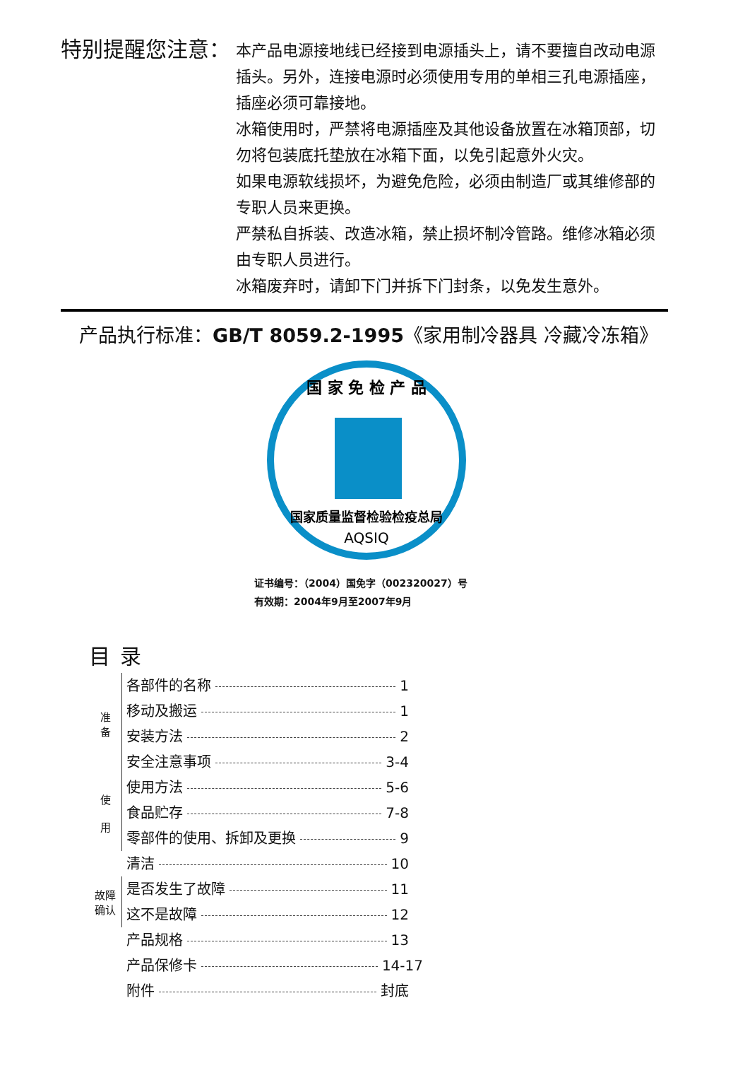特别提醒您注意：
本产品电源接地线已经接到电源插头上，请不要擅自改动电源插头。另外，连接电源时必须使用专用的单相三孔电源插座，插座必须可靠接地。
冰箱使用时，严禁将电源插座及其他设备放置在冰箱顶部，切勿将包装底托垫放在冰箱下面，以免引起意外火灾。
如果电源软线损坏，为避免危险，必须由制造厂或其维修部的专职人员来更换。
严禁私自拆装、改造冰箱，禁止损坏制冷管路。维修冰箱必须由专职人员进行。
冰箱废弃时，请卸下门并拆下门封条，以免发生意外。
产品执行标准：GB/T 8059.2-1995《家用制冷器具 冷藏冷冻箱》
国 家 免 检 产 品
国家质量监督检验检疫总局
AQSIQ
证书编号：（2004）国免字（002320027）号
有效期：2004年9月至2007年9月
目录
准
备
各部件的名称 1
移动及搬运 1
安装方法 2
安全注意事项 3-4
使
用
使用方法 5-6
食品贮存 7-8
零部件的使用、拆卸及更换 9
清洁 10
故障
确认
是否发生了故障 11
这不是故障 12
产品规格 13
产品保修卡 14-17
附件 封底